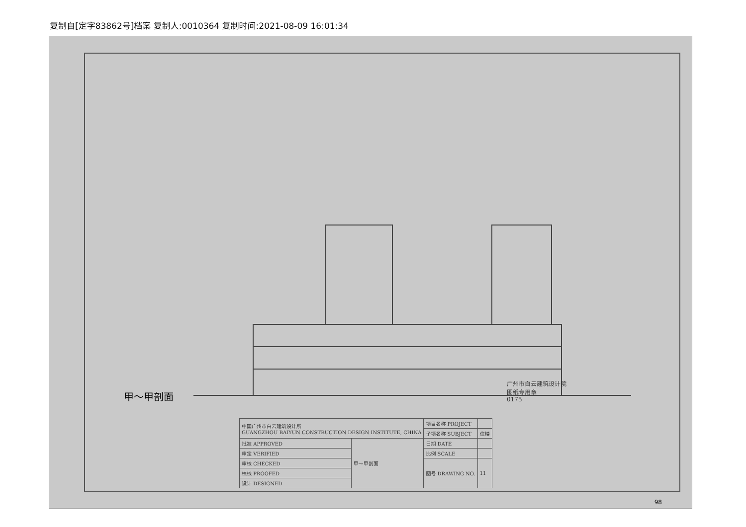复制自[定字83862号]档案 复制人:0010364 复制时间:2021-08-09 16:01:34
甲～甲剖面
广州市白云建筑设计院
图纸专用章
0175
| 中国广州市白云建筑设计所 GUANGZHOU BAIYUN CONSTRUCTION DESIGN INSTITUTE, CHINA | | 项目名称 PROJECT | |
| | | 子项名称 SUBJECT | 住楼 |
| 批准 APPROVED | 甲～甲剖面 | 日期 DATE | |
| 审定 VERIFIED | | 比例 SCALE | |
| 审核 CHECKED | | 图号 DRAWING NO. | 11 |
| 校核 PROOFED | | | |
| 设计 DESIGNED | | | |
98